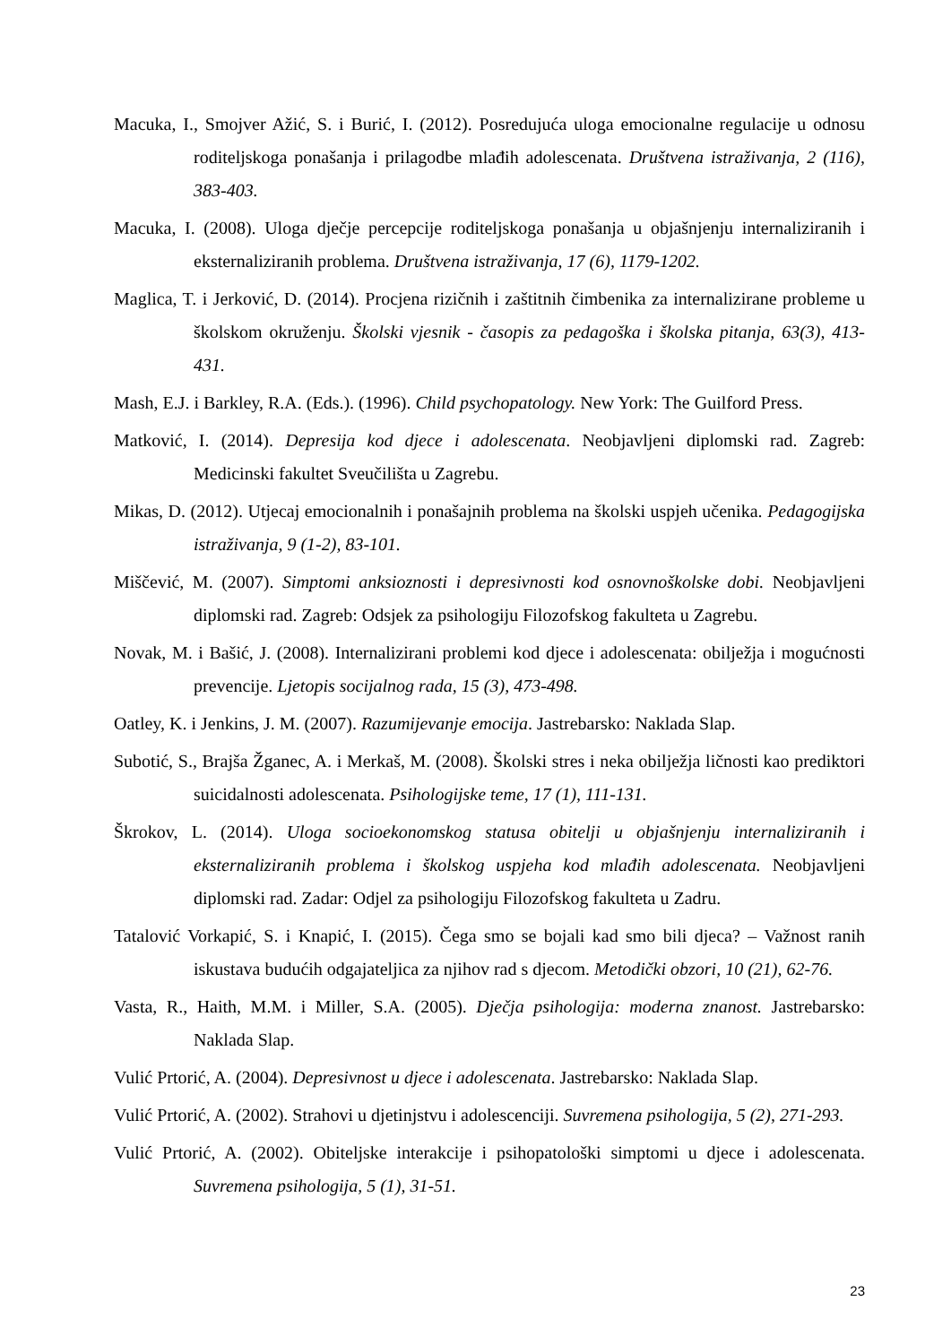Macuka, I., Smojver Ažić, S. i Burić, I. (2012). Posredujuća uloga emocionalne regulacije u odnosu roditeljskoga ponašanja i prilagodbe mlađih adolescenata. Društvena istraživanja, 2 (116), 383-403.
Macuka, I. (2008). Uloga dječje percepcije roditeljskoga ponašanja u objašnjenju internaliziranih i eksternaliziranih problema. Društvena istraživanja, 17 (6), 1179-1202.
Maglica, T. i Jerković, D. (2014). Procjena rizičnih i zaštitnih čimbenika za internalizirane probleme u školskom okruženju. Školski vjesnik - časopis za pedagoška i školska pitanja, 63(3), 413-431.
Mash, E.J. i Barkley, R.A. (Eds.). (1996). Child psychopatology. New York: The Guilford Press.
Matković, I. (2014). Depresija kod djece i adolescenata. Neobjavljeni diplomski rad. Zagreb: Medicinski fakultet Sveučilišta u Zagrebu.
Mikas, D. (2012). Utjecaj emocionalnih i ponašajnih problema na školski uspjeh učenika. Pedagogijska istraživanja, 9 (1-2), 83-101.
Miščević, M. (2007). Simptomi anksioznosti i depresivnosti kod osnovnoškolske dobi. Neobjavljeni diplomski rad. Zagreb: Odsjek za psihologiju Filozofskog fakulteta u Zagrebu.
Novak, M. i Bašić, J. (2008). Internalizirani problemi kod djece i adolescenata: obilježja i mogućnosti prevencije. Ljetopis socijalnog rada, 15 (3), 473-498.
Oatley, K. i Jenkins, J. M. (2007). Razumijevanje emocija. Jastrebarsko: Naklada Slap.
Subotić, S., Brajša Žganec, A. i Merkaš, M. (2008). Školski stres i neka obilježja ličnosti kao prediktori suicidalnosti adolescenata. Psihologijske teme, 17 (1), 111-131.
Škrokov, L. (2014). Uloga socioekonomskog statusa obitelji u objašnjenju internaliziranih i eksternaliziranih problema i školskog uspjeha kod mlađih adolescenata. Neobjavljeni diplomski rad. Zadar: Odjel za psihologiju Filozofskog fakulteta u Zadru.
Tatalović Vorkapić, S. i Knapić, I. (2015). Čega smo se bojali kad smo bili djeca? – Važnost ranih iskustava budućih odgajateljica za njihov rad s djecom. Metodički obzori, 10 (21), 62-76.
Vasta, R., Haith, M.M. i Miller, S.A. (2005). Dječja psihologija: moderna znanost. Jastrebarsko: Naklada Slap.
Vulić Prtorić, A. (2004). Depresivnost u djece i adolescenata. Jastrebarsko: Naklada Slap.
Vulić Prtorić, A. (2002). Strahovi u djetinjstvu i adolescenciji. Suvremena psihologija, 5 (2), 271-293.
Vulić Prtorić, A. (2002). Obiteljske interakcije i psihopatološki simptomi u djece i adolescenata. Suvremena psihologija, 5 (1), 31-51.
23